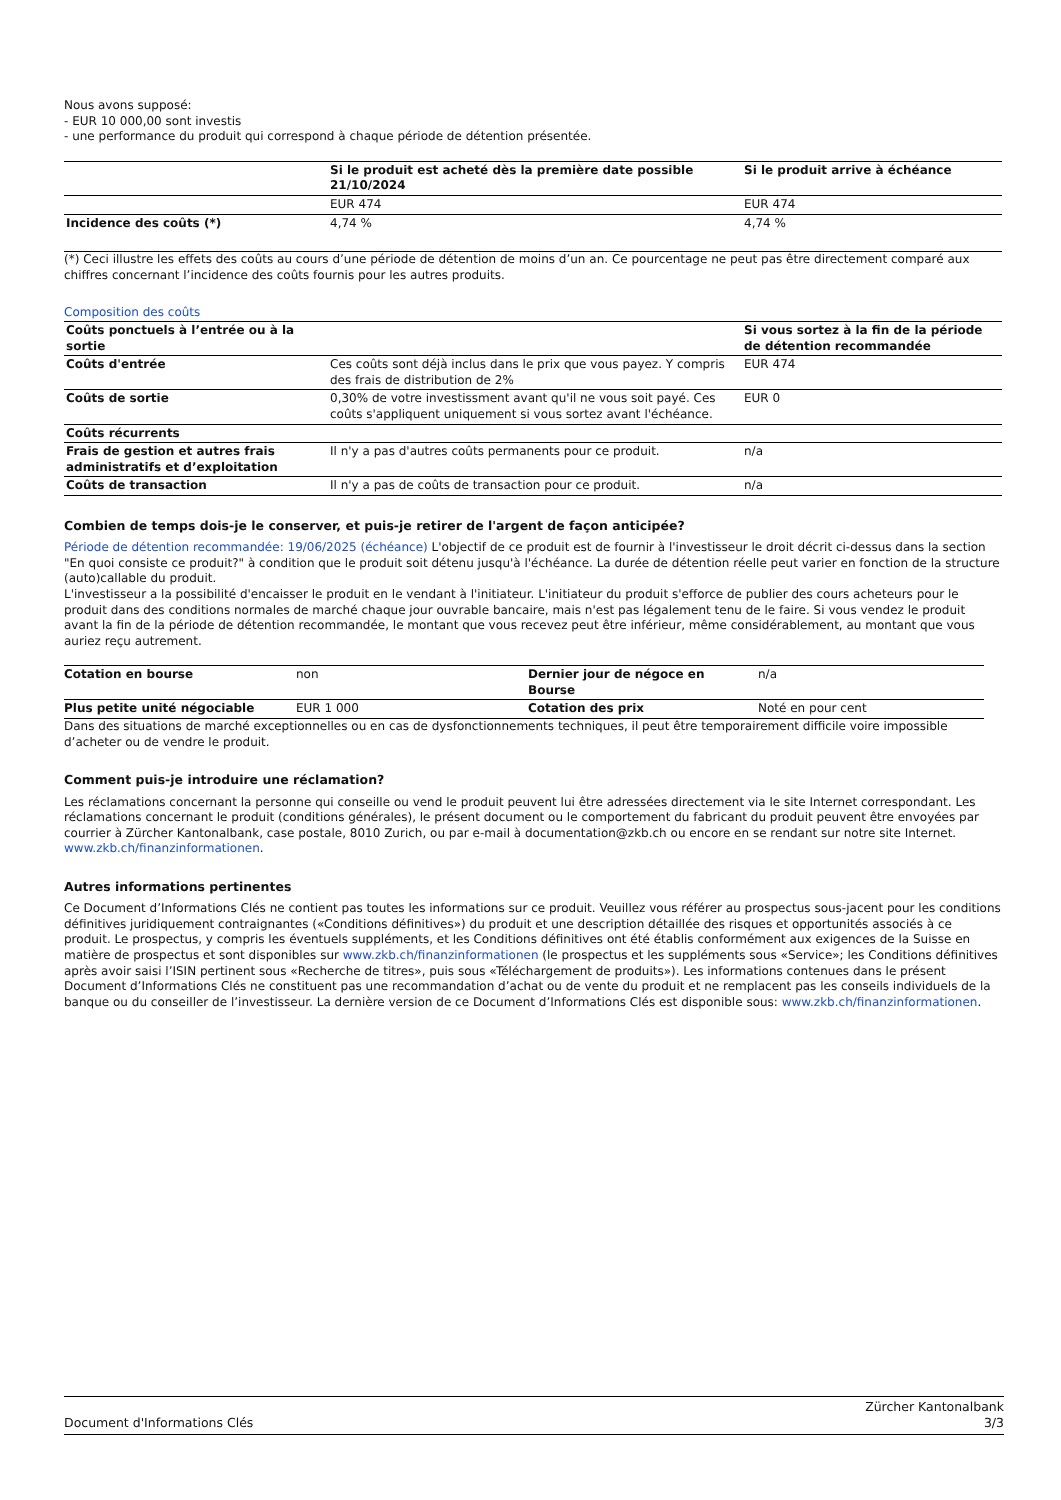Nous avons supposé:
- EUR 10 000,00 sont investis
- une performance du produit qui correspond à chaque période de détention présentée.
| | Si le produit est acheté dès la première date possible 21/10/2024 | Si le produit arrive à échéance |
| --- | --- | --- |
| | EUR 474 | EUR 474 |
| Incidence des coûts (*) | 4,74 % | 4,74 % |
(*) Ceci illustre les effets des coûts au cours d’une période de détention de moins d’un an. Ce pourcentage ne peut pas être directement comparé aux chiffres concernant l’incidence des coûts fournis pour les autres produits.
Composition des coûts
| Coûts ponctuels à l’entrée ou à la sortie | | Si vous sortez à la fin de la période de détention recommandée |
| --- | --- | --- |
| Coûts d'entrée | Ces coûts sont déjà inclus dans le prix que vous payez. Y compris des frais de distribution de 2% | EUR 474 |
| Coûts de sortie | 0,30% de votre investissment avant qu'il ne vous soit payé. Ces coûts s'appliquent uniquement si vous sortez avant l'échéance. | EUR 0 |
| Coûts récurrents | | |
| Frais de gestion et autres frais administratifs et d’exploitation | Il n'y a pas d'autres coûts permanents pour ce produit. | n/a |
| Coûts de transaction | Il n'y a pas de coûts de transaction pour ce produit. | n/a |
Combien de temps dois-je le conserver, et puis-je retirer de l'argent de façon anticipée?
Période de détention recommandée: 19/06/2025 (échéance) L'objectif de ce produit est de fournir à l'investisseur le droit décrit ci-dessus dans la section "En quoi consiste ce produit?" à condition que le produit soit détenu jusqu'à l'échéance. La durée de détention réelle peut varier en fonction de la structure (auto)callable du produit.
L'investisseur a la possibilité d'encaisser le produit en le vendant à l'initiateur. L'initiateur du produit s'efforce de publier des cours acheteurs pour le produit dans des conditions normales de marché chaque jour ouvrable bancaire, mais n'est pas légalement tenu de le faire. Si vous vendez le produit avant la fin de la période de détention recommandée, le montant que vous recevez peut être inférieur, même considérablement, au montant que vous auriez reçu autrement.
| Cotation en bourse | non | Dernier jour de négoce en Bourse | n/a |
| Plus petite unité négociable | EUR 1 000 | Cotation des prix | Noté en pour cent |
Dans des situations de marché exceptionnelles ou en cas de dysfonctionnements techniques, il peut être temporairement difficile voire impossible d’acheter ou de vendre le produit.
Comment puis-je introduire une réclamation?
Les réclamations concernant la personne qui conseille ou vend le produit peuvent lui être adressées directement via le site Internet correspondant. Les réclamations concernant le produit (conditions générales), le présent document ou le comportement du fabricant du produit peuvent être envoyées par courrier à Zürcher Kantonalbank, case postale, 8010 Zurich, ou par e-mail à documentation@zkb.ch ou encore en se rendant sur notre site Internet. www.zkb.ch/finanzinformationen.
Autres informations pertinentes
Ce Document d’Informations Clés ne contient pas toutes les informations sur ce produit. Veuillez vous référer au prospectus sous-jacent pour les conditions définitives juridiquement contraignantes («Conditions définitives») du produit et une description détaillée des risques et opportunités associés à ce produit. Le prospectus, y compris les éventuels suppléments, et les Conditions définitives ont été établis conformément aux exigences de la Suisse en matière de prospectus et sont disponibles sur www.zkb.ch/finanzinformationen (le prospectus et les suppléments sous «Service»; les Conditions définitives après avoir saisi l’ISIN pertinent sous «Recherche de titres», puis sous «Téléchargement de produits»). Les informations contenues dans le présent Document d’Informations Clés ne constituent pas une recommandation d’achat ou de vente du produit et ne remplacent pas les conseils individuels de la banque ou du conseiller de l’investisseur. La dernière version de ce Document d’Informations Clés est disponible sous: www.zkb.ch/finanzinformationen.
Document d'Informations Clés Zürcher Kantonalbank
3/3